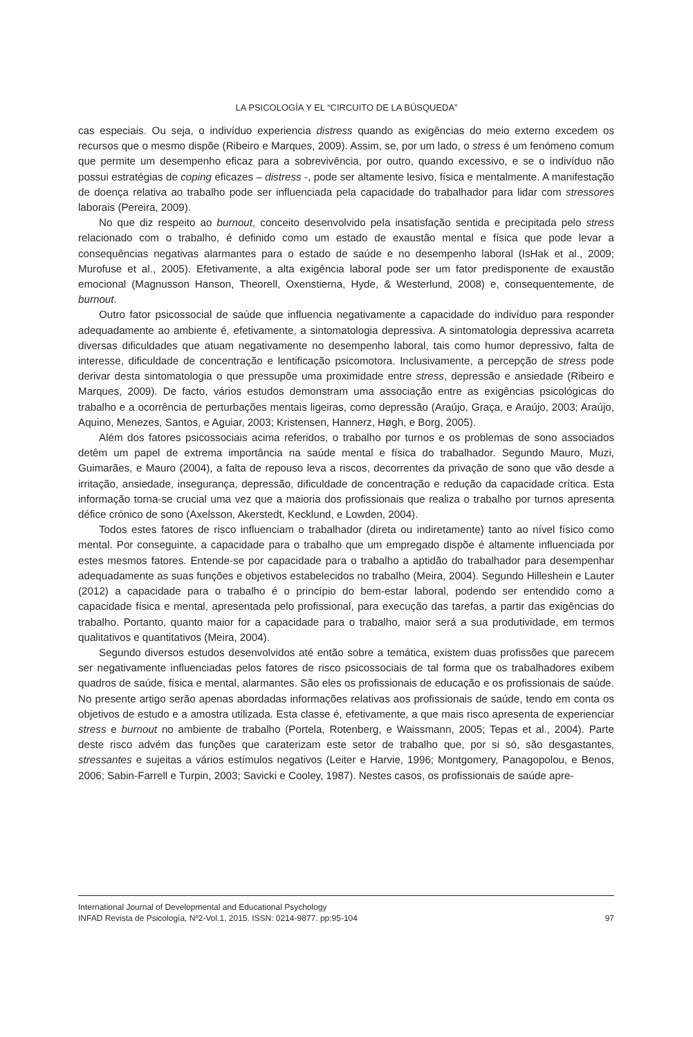LA PSICOLOGÍA Y EL “CIRCUITO DE LA BÚSQUEDA”
cas especiais. Ou seja, o indivíduo experiencia distress quando as exigências do meio externo excedem os recursos que o mesmo dispõe (Ribeiro e Marques, 2009). Assim, se, por um lado, o stress é um fenómeno comum que permite um desempenho eficaz para a sobrevivência, por outro, quando excessivo, e se o indivíduo não possui estratégias de coping eficazes – distress -, pode ser altamente lesivo, física e mentalmente. A manifestação de doença relativa ao trabalho pode ser influenciada pela capacidade do trabalhador para lidar com stressores laborais (Pereira, 2009).
No que diz respeito ao burnout, conceito desenvolvido pela insatisfação sentida e precipitada pelo stress relacionado com o trabalho, é definido como um estado de exaustão mental e física que pode levar a consequências negativas alarmantes para o estado de saúde e no desempenho laboral (IsHak et al., 2009; Murofuse et al., 2005). Efetivamente, a alta exigência laboral pode ser um fator predisponente de exaustão emocional (Magnusson Hanson, Theorell, Oxenstierna, Hyde, & Westerlund, 2008) e, consequentemente, de burnout.
Outro fator psicossocial de saúde que influencia negativamente a capacidade do indivíduo para responder adequadamente ao ambiente é, efetivamente, a sintomatologia depressiva. A sintomatologia depressiva acarreta diversas dificuldades que atuam negativamente no desempenho laboral, tais como humor depressivo, falta de interesse, dificuldade de concentração e lentificação psicomotora. Inclusivamente, a percepção de stress pode derivar desta sintomatologia o que pressupõe uma proximidade entre stress, depressão e ansiedade (Ribeiro e Marques, 2009). De facto, vários estudos demonstram uma associação entre as exigências psicológicas do trabalho e a ocorrência de perturbações mentais ligeiras, como depressão (Araújo, Graça, e Araújo, 2003; Araújo, Aquino, Menezes, Santos, e Aguiar, 2003; Kristensen, Hannerz, Høgh, e Borg, 2005).
Além dos fatores psicossociais acima referidos, o trabalho por turnos e os problemas de sono associados detêm um papel de extrema importância na saúde mental e física do trabalhador. Segundo Mauro, Muzi, Guimarães, e Mauro (2004), a falta de repouso leva a riscos, decorrentes da privação de sono que vão desde a irritação, ansiedade, insegurança, depressão, dificuldade de concentração e redução da capacidade crítica. Esta informação torna-se crucial uma vez que a maioria dos profissionais que realiza o trabalho por turnos apresenta défice crónico de sono (Axelsson, Akerstedt, Kecklund, e Lowden, 2004).
Todos estes fatores de risco influenciam o trabalhador (direta ou indiretamente) tanto ao nível físico como mental. Por conseguinte, a capacidade para o trabalho que um empregado dispõe é altamente influenciada por estes mesmos fatores. Entende-se por capacidade para o trabalho a aptidão do trabalhador para desempenhar adequadamente as suas funções e objetivos estabelecidos no trabalho (Meira, 2004). Segundo Hilleshein e Lauter (2012) a capacidade para o trabalho é o princípio do bem-estar laboral, podendo ser entendido como a capacidade física e mental, apresentada pelo profissional, para execução das tarefas, a partir das exigências do trabalho. Portanto, quanto maior for a capacidade para o trabalho, maior será a sua produtividade, em termos qualitativos e quantitativos (Meira, 2004).
Segundo diversos estudos desenvolvidos até então sobre a temática, existem duas profissões que parecem ser negativamente influenciadas pelos fatores de risco psicossociais de tal forma que os trabalhadores exibem quadros de saúde, física e mental, alarmantes. São eles os profissionais de educação e os profissionais de saúde. No presente artigo serão apenas abordadas informações relativas aos profissionais de saúde, tendo em conta os objetivos de estudo e a amostra utilizada. Esta classe é, efetivamente, a que mais risco apresenta de experienciar stress e burnout no ambiente de trabalho (Portela, Rotenberg, e Waissmann, 2005; Tepas et al., 2004). Parte deste risco advém das funções que caraterizam este setor de trabalho que, por si só, são desgastantes, stressantes e sujeitas a vários estímulos negativos (Leiter e Harvie, 1996; Montgomery, Panagopolou, e Benos, 2006; Sabin-Farrell e Turpin, 2003; Savicki e Cooley, 1987). Nestes casos, os profissionais de saúde apre-
International Journal of Developmental and Educational Psychology
INFAD Revista de Psicología, Nº2-Vol.1, 2015. ISSN: 0214-9877. pp:95-104 97